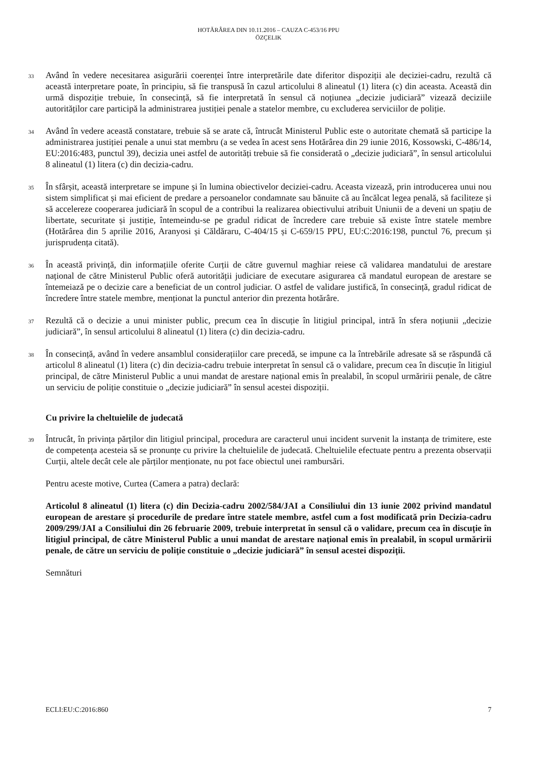HOTĂRÂREA DIN 10.11.2016 – CAUZA C-453/16 PPU
ÖZÇELIK
33
Având în vedere necesitarea asigurării coerenței între interpretările date diferitor dispoziții ale deciziei-cadru, rezultă că această interpretare poate, în principiu, să fie transpusă în cazul articolului 8 alineatul (1) litera (c) din aceasta. Această din urmă dispoziție trebuie, în consecință, să fie interpretată în sensul că noțiunea „decizie judiciară” vizează deciziile autorităților care participă la administrarea justiției penale a statelor membre, cu excluderea serviciilor de poliție.
34
Având în vedere această constatare, trebuie să se arate că, întrucât Ministerul Public este o autoritate chemată să participe la administrarea justiției penale a unui stat membru (a se vedea în acest sens Hotărârea din 29 iunie 2016, Kossowski, C-486/14, EU:2016:483, punctul 39), decizia unei astfel de autorități trebuie să fie considerată o „decizie judiciară”, în sensul articolului 8 alineatul (1) litera (c) din decizia-cadru.
35
În sfârșit, această interpretare se impune și în lumina obiectivelor deciziei-cadru. Aceasta vizează, prin introducerea unui nou sistem simplificat și mai eficient de predare a persoanelor condamnate sau bănuite că au încălcat legea penală, să faciliteze și să accelereze cooperarea judiciară în scopul de a contribui la realizarea obiectivului atribuit Uniunii de a deveni un spațiu de libertate, securitate și justiție, întemeindu-se pe gradul ridicat de încredere care trebuie să existe între statele membre (Hotărârea din 5 aprilie 2016, Aranyosi și Căldăraru, C-404/15 și C-659/15 PPU, EU:C:2016:198, punctul 76, precum și jurisprudența citată).
36
În această privință, din informațiile oferite Curții de către guvernul maghiar reiese că validarea mandatului de arestare național de către Ministerul Public oferă autorității judiciare de executare asigurarea că mandatul european de arestare se întemeiază pe o decizie care a beneficiat de un control judiciar. O astfel de validare justifică, în consecință, gradul ridicat de încredere între statele membre, menționat la punctul anterior din prezenta hotărâre.
37
Rezultă că o decizie a unui minister public, precum cea în discuție în litigiul principal, intră în sfera noțiunii „decizie judiciară”, în sensul articolului 8 alineatul (1) litera (c) din decizia-cadru.
38
În consecință, având în vedere ansamblul considerațiilor care precedă, se impune ca la întrebările adresate să se răspundă că articolul 8 alineatul (1) litera (c) din decizia-cadru trebuie interpretat în sensul că o validare, precum cea în discuție în litigiul principal, de către Ministerul Public a unui mandat de arestare național emis în prealabil, în scopul urmăririi penale, de către un serviciu de poliție constituie o „decizie judiciară” în sensul acestei dispoziții.
Cu privire la cheltuielile de judecată
39
Întrucât, în privința părților din litigiul principal, procedura are caracterul unui incident survenit la instanța de trimitere, este de competența acesteia să se pronunțe cu privire la cheltuielile de judecată. Cheltuielile efectuate pentru a prezenta observații Curții, altele decât cele ale părților menționate, nu pot face obiectul unei rambursări.
Pentru aceste motive, Curtea (Camera a patra) declară:
Articolul 8 alineatul (1) litera (c) din Decizia-cadru 2002/584/JAI a Consiliului din 13 iunie 2002 privind mandatul european de arestare și procedurile de predare între statele membre, astfel cum a fost modificată prin Decizia-cadru 2009/299/JAI a Consiliului din 26 februarie 2009, trebuie interpretat în sensul că o validare, precum cea în discuție în litigiul principal, de către Ministerul Public a unui mandat de arestare național emis în prealabil, în scopul urmăririi penale, de către un serviciu de poliție constituie o „decizie judiciară” în sensul acestei dispoziții.
Semnături
ECLI:EU:C:2016:860 7